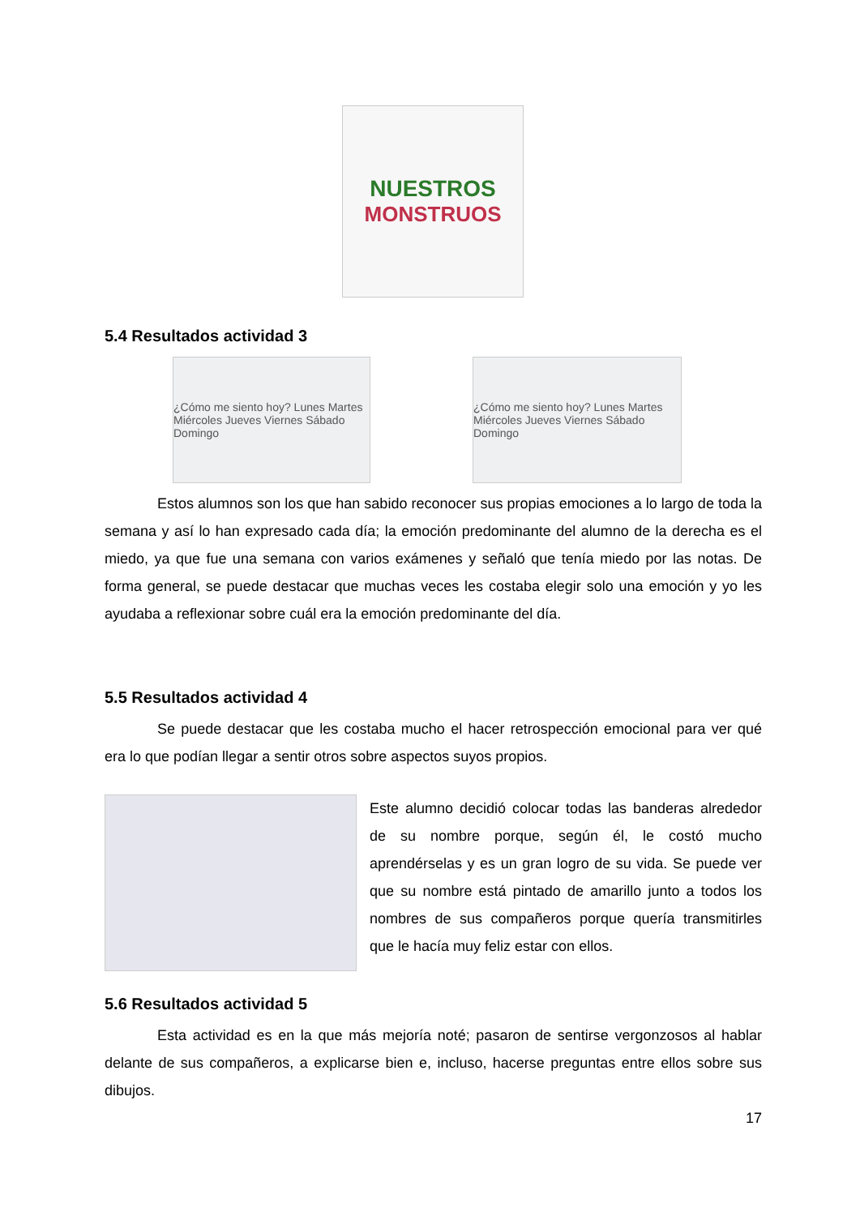NUESTROS
MONSTRUOS
5.4 Resultados actividad 3
¿Cómo me siento hoy? Lunes Martes Miércoles Jueves Viernes Sábado Domingo
¿Cómo me siento hoy? Lunes Martes Miércoles Jueves Viernes Sábado Domingo
Estos alumnos son los que han sabido reconocer sus propias emociones a lo largo de toda la semana y así lo han expresado cada día; la emoción predominante del alumno de la derecha es el miedo, ya que fue una semana con varios exámenes y señaló que tenía miedo por las notas. De forma general, se puede destacar que muchas veces les costaba elegir solo una emoción y yo les ayudaba a reflexionar sobre cuál era la emoción predominante del día.
5.5 Resultados actividad 4
Se puede destacar que les costaba mucho el hacer retrospección emocional para ver qué era lo que podían llegar a sentir otros sobre aspectos suyos propios.
Este alumno decidió colocar todas las banderas alrededor de su nombre porque, según él, le costó mucho aprendérselas y es un gran logro de su vida. Se puede ver que su nombre está pintado de amarillo junto a todos los nombres de sus compañeros porque quería transmitirles que le hacía muy feliz estar con ellos.
5.6 Resultados actividad 5
Esta actividad es en la que más mejoría noté; pasaron de sentirse vergonzosos al hablar delante de sus compañeros, a explicarse bien e, incluso, hacerse preguntas entre ellos sobre sus dibujos.
17